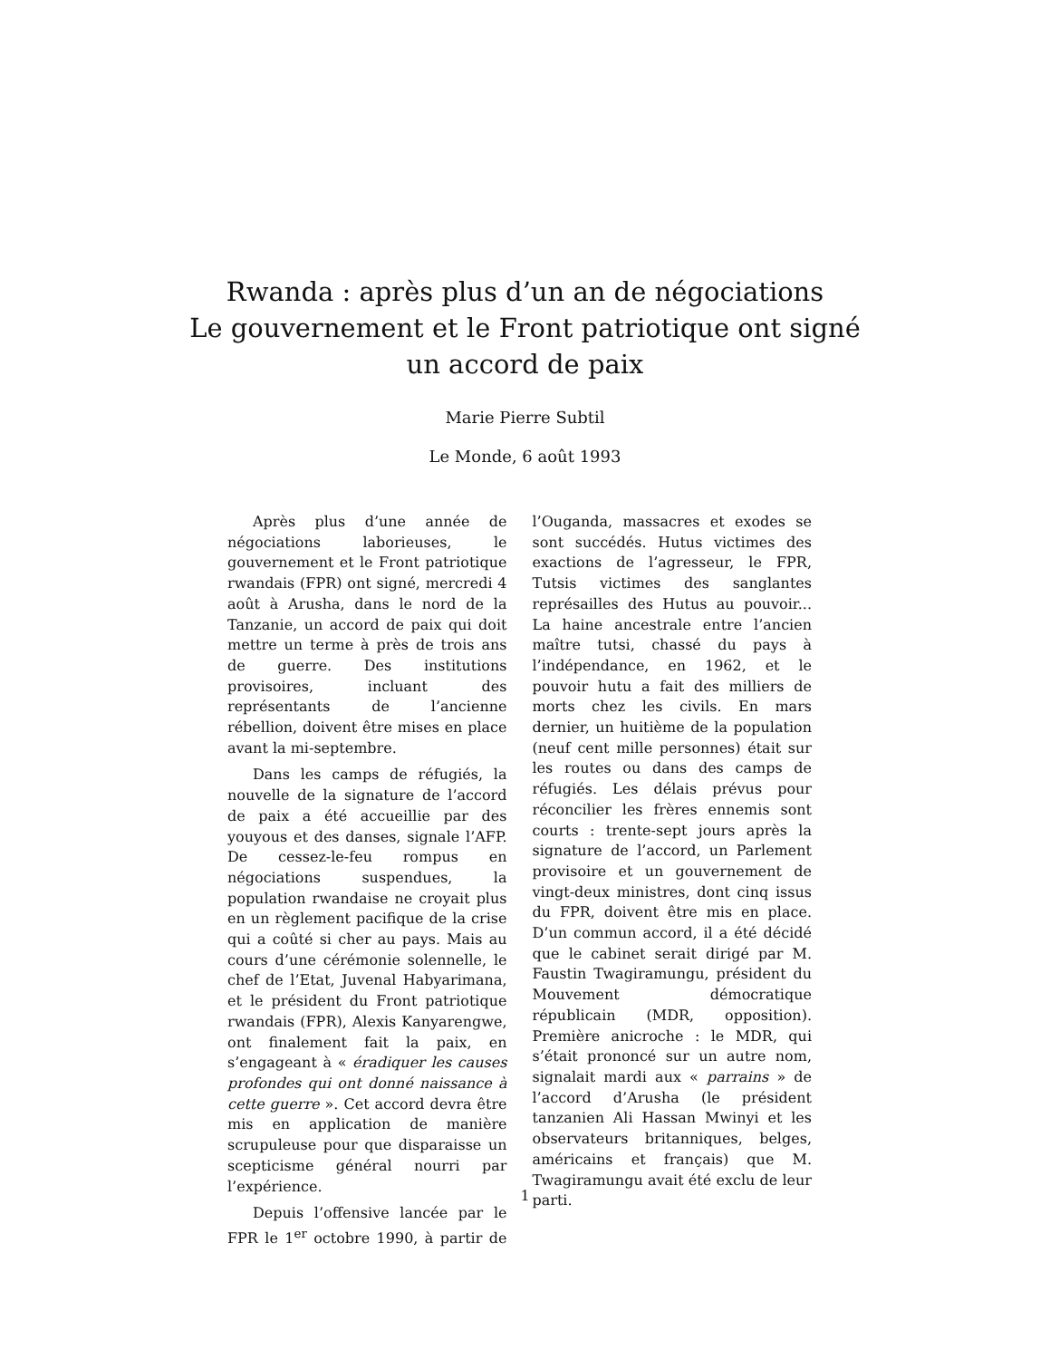Rwanda : après plus d’un an de négociations
Le gouvernement et le Front patriotique ont signé
un accord de paix
Marie Pierre Subtil
Le Monde, 6 août 1993
Après plus d’une année de négociations laborieuses, le gouvernement et le Front patriotique rwandais (FPR) ont signé, mercredi 4 août à Arusha, dans le nord de la Tanzanie, un accord de paix qui doit mettre un terme à près de trois ans de guerre. Des institutions provisoires, incluant des représentants de l’ancienne rébellion, doivent être mises en place avant la mi-septembre.
Dans les camps de réfugiés, la nouvelle de la signature de l’accord de paix a été accueillie par des youyous et des danses, signale l’AFP. De cessez-le-feu rompus en négociations suspendues, la population rwandaise ne croyait plus en un règlement pacifique de la crise qui a coûté si cher au pays. Mais au cours d’une cérémonie solennelle, le chef de l’Etat, Juvenal Habyarimana, et le président du Front patriotique rwandais (FPR), Alexis Kanyarengwe, ont finalement fait la paix, en s’engageant à « éradiquer les causes profondes qui ont donné naissance à cette guerre ». Cet accord devra être mis en application de manière scrupuleuse pour que disparaisse un scepticisme général nourri par l’expérience.
Depuis l’offensive lancée par le FPR le 1<sup>er</sup> octobre 1990, à partir de l’Ouganda, massacres et exodes se sont succédés. Hutus victimes des exactions de l’agresseur, le FPR, Tutsis victimes des sanglantes représailles des Hutus au pouvoir... La haine ancestrale entre l’ancien maître tutsi, chassé du pays à l’indépendance, en 1962, et le pouvoir hutu a fait des milliers de morts chez les civils. En mars dernier, un huitième de la population (neuf cent mille personnes) était sur les routes ou dans des camps de réfugiés. Les délais prévus pour réconcilier les frères ennemis sont courts : trente-sept jours après la signature de l’accord, un Parlement provisoire et un gouvernement de vingt-deux ministres, dont cinq issus du FPR, doivent être mis en place. D’un commun accord, il a été décidé que le cabinet serait dirigé par M. Faustin Twagiramungu, président du Mouvement démocratique républicain (MDR, opposition). Première anicroche : le MDR, qui s’était prononcé sur un autre nom, signalait mardi aux « parrains » de l’accord d’Arusha (le président tanzanien Ali Hassan Mwinyi et les observateurs britanniques, belges, américains et français) que M. Twagiramungu avait été exclu de leur parti.
1